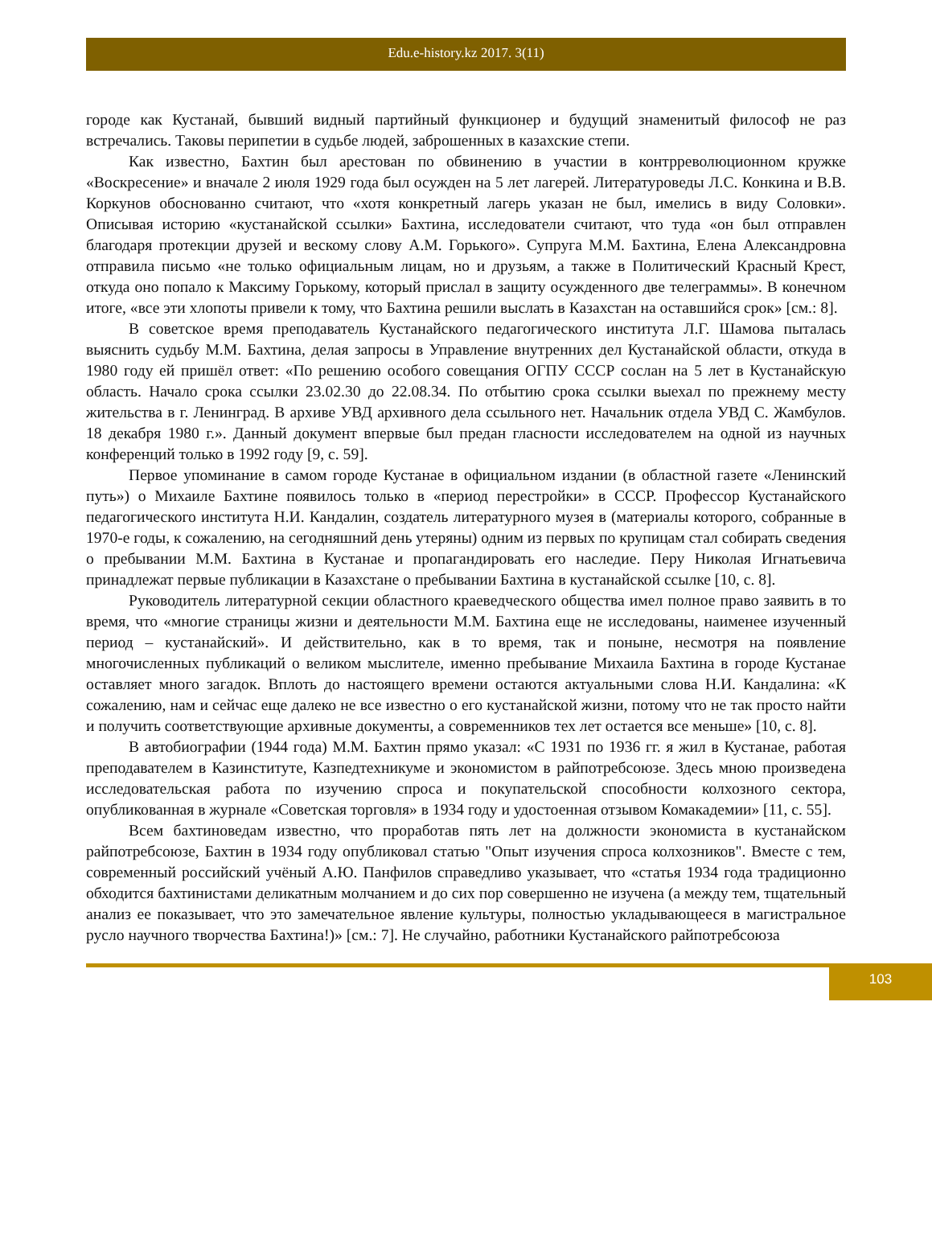Edu.e-history.kz 2017. 3(11)
городе как Кустанай, бывший видный партийный функционер и будущий знаменитый философ не раз встречались. Таковы перипетии в судьбе людей, заброшенных в казахские степи.
Как известно, Бахтин был арестован по обвинению в участии в контрреволюционном кружке «Воскресение» и вначале 2 июля 1929 года был осужден на 5 лет лагерей. Литературоведы Л.С. Конкина и В.В. Коркунов обоснованно считают, что «хотя конкретный лагерь указан не был, имелись в виду Соловки». Описывая историю «кустанайской ссылки» Бахтина, исследователи считают, что туда «он был отправлен благодаря протекции друзей и вескому слову А.М. Горького». Супруга М.М. Бахтина, Елена Александровна отправила письмо «не только официальным лицам, но и друзьям, а также в Политический Красный Крест, откуда оно попало к Максиму Горькому, который прислал в защиту осужденного две телеграммы». В конечном итоге, «все эти хлопоты привели к тому, что Бахтина решили выслать в Казахстан на оставшийся срок» [см.: 8].
В советское время преподаватель Кустанайского педагогического института Л.Г. Шамова пыталась выяснить судьбу М.М. Бахтина, делая запросы в Управление внутренних дел Кустанайской области, откуда в 1980 году ей пришёл ответ: «По решению особого совещания ОГПУ СССР сослан на 5 лет в Кустанайскую область. Начало срока ссылки 23.02.30 до 22.08.34. По отбытию срока ссылки выехал по прежнему месту жительства в г. Ленинград. В архиве УВД архивного дела ссыльного нет. Начальник отдела УВД С. Жамбулов. 18 декабря 1980 г.». Данный документ впервые был предан гласности исследователем на одной из научных конференций только в 1992 году [9, с. 59].
Первое упоминание в самом городе Кустанае в официальном издании (в областной газете «Ленинский путь») о Михаиле Бахтине появилось только в «период перестройки» в СССР. Профессор Кустанайского педагогического института Н.И. Кандалин, создатель литературного музея в (материалы которого, собранные в 1970-е годы, к сожалению, на сегодняшний день утеряны) одним из первых по крупицам стал собирать сведения о пребывании М.М. Бахтина в Кустанае и пропагандировать его наследие. Перу Николая Игнатьевича принадлежат первые публикации в Казахстане о пребывании Бахтина в кустанайской ссылке [10, с. 8].
Руководитель литературной секции областного краеведческого общества имел полное право заявить в то время, что «многие страницы жизни и деятельности М.М. Бахтина еще не исследованы, наименее изученный период – кустанайский». И действительно, как в то время, так и поныне, несмотря на появление многочисленных публикаций о великом мыслителе, именно пребывание Михаила Бахтина в городе Кустанае оставляет много загадок. Вплоть до настоящего времени остаются актуальными слова Н.И. Кандалина: «К сожалению, нам и сейчас еще далеко не все известно о его кустанайской жизни, потому что не так просто найти и получить соответствующие архивные документы, а современников тех лет остается все меньше» [10, с. 8].
В автобиографии (1944 года) М.М. Бахтин прямо указал: «С 1931 по 1936 гг. я жил в Кустанае, работая преподавателем в Казинституте, Казпедтехникуме и экономистом в райпотребсоюзе. Здесь мною произведена исследовательская работа по изучению спроса и покупательской способности колхозного сектора, опубликованная в журнале «Советская торговля» в 1934 году и удостоенная отзывом Комакадемии» [11, с. 55].
Всем бахтиноведам известно, что проработав пять лет на должности экономиста в кустанайском райпотребсоюзе, Бахтин в 1934 году опубликовал статью "Опыт изучения спроса колхозников". Вместе с тем, современный российский учёный А.Ю. Панфилов справедливо указывает, что «статья 1934 года традиционно обходится бахтинистами деликатным молчанием и до сих пор совершенно не изучена (а между тем, тщательный анализ ее показывает, что это замечательное явление культуры, полностью укладывающееся в магистральное русло научного творчества Бахтина!)» [см.: 7]. Не случайно, работники Кустанайского райпотребсоюза
103